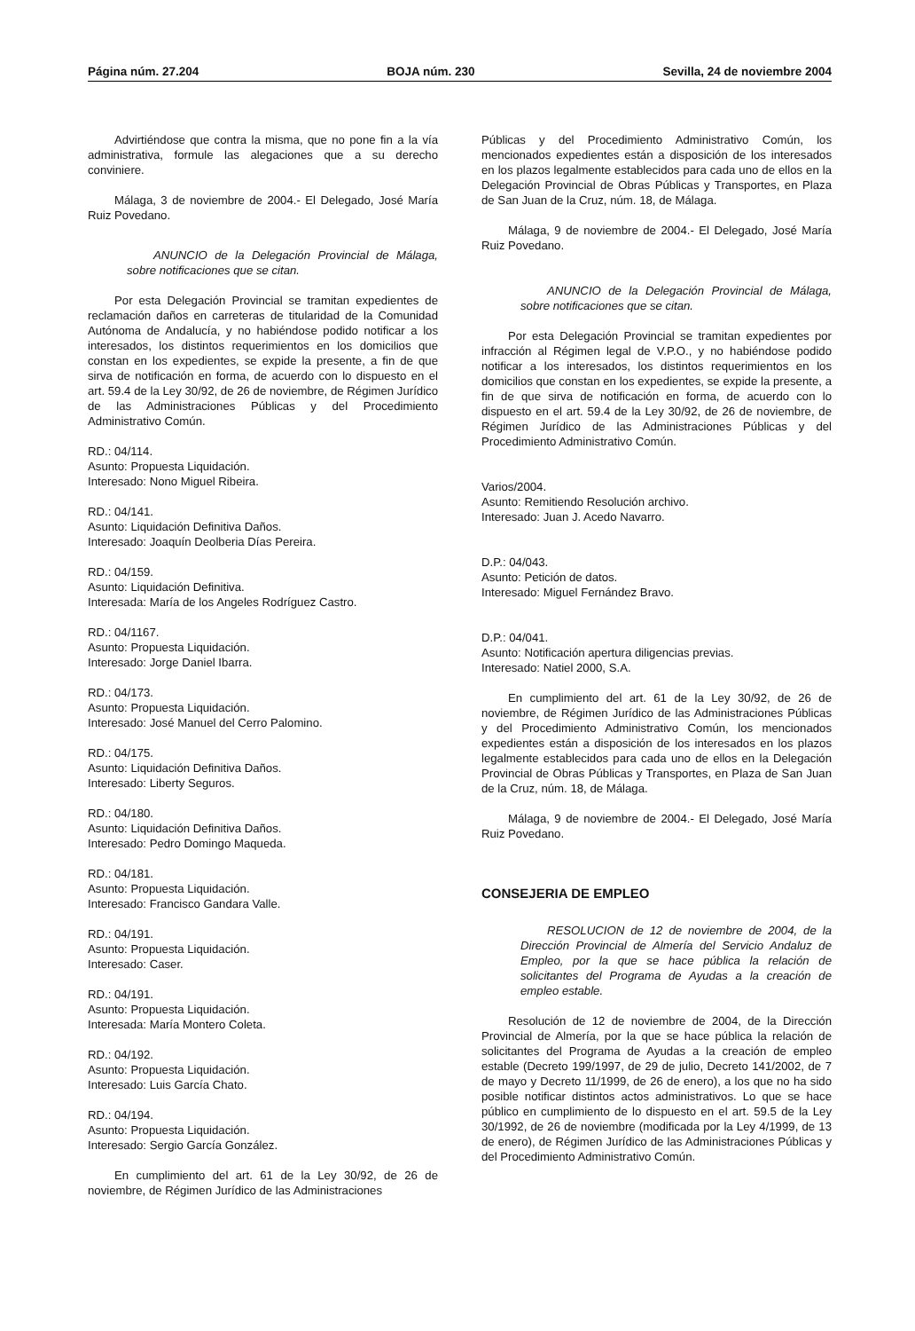Página núm. 27.204 BOJA núm. 230 Sevilla, 24 de noviembre 2004
Advirtiéndose que contra la misma, que no pone fin a la vía administrativa, formule las alegaciones que a su derecho conviniere.
Málaga, 3 de noviembre de 2004.- El Delegado, José María Ruiz Povedano.
ANUNCIO de la Delegación Provincial de Málaga, sobre notificaciones que se citan.
Por esta Delegación Provincial se tramitan expedientes de reclamación daños en carreteras de titularidad de la Comunidad Autónoma de Andalucía, y no habiéndose podido notificar a los interesados, los distintos requerimientos en los domicilios que constan en los expedientes, se expide la presente, a fin de que sirva de notificación en forma, de acuerdo con lo dispuesto en el art. 59.4 de la Ley 30/92, de 26 de noviembre, de Régimen Jurídico de las Administraciones Públicas y del Procedimiento Administrativo Común.
RD.: 04/114.
Asunto: Propuesta Liquidación.
Interesado: Nono Miguel Ribeira.
RD.: 04/141.
Asunto: Liquidación Definitiva Daños.
Interesado: Joaquín Deolberia Días Pereira.
RD.: 04/159.
Asunto: Liquidación Definitiva.
Interesada: María de los Angeles Rodríguez Castro.
RD.: 04/1167.
Asunto: Propuesta Liquidación.
Interesado: Jorge Daniel Ibarra.
RD.: 04/173.
Asunto: Propuesta Liquidación.
Interesado: José Manuel del Cerro Palomino.
RD.: 04/175.
Asunto: Liquidación Definitiva Daños.
Interesado: Liberty Seguros.
RD.: 04/180.
Asunto: Liquidación Definitiva Daños.
Interesado: Pedro Domingo Maqueda.
RD.: 04/181.
Asunto: Propuesta Liquidación.
Interesado: Francisco Gandara Valle.
RD.: 04/191.
Asunto: Propuesta Liquidación.
Interesado: Caser.
RD.: 04/191.
Asunto: Propuesta Liquidación.
Interesada: María Montero Coleta.
RD.: 04/192.
Asunto: Propuesta Liquidación.
Interesado: Luis García Chato.
RD.: 04/194.
Asunto: Propuesta Liquidación.
Interesado: Sergio García González.
En cumplimiento del art. 61 de la Ley 30/92, de 26 de noviembre, de Régimen Jurídico de las Administraciones
Públicas y del Procedimiento Administrativo Común, los mencionados expedientes están a disposición de los interesados en los plazos legalmente establecidos para cada uno de ellos en la Delegación Provincial de Obras Públicas y Transportes, en Plaza de San Juan de la Cruz, núm. 18, de Málaga.
Málaga, 9 de noviembre de 2004.- El Delegado, José María Ruiz Povedano.
ANUNCIO de la Delegación Provincial de Málaga, sobre notificaciones que se citan.
Por esta Delegación Provincial se tramitan expedientes por infracción al Régimen legal de V.P.O., y no habiéndose podido notificar a los interesados, los distintos requerimientos en los domicilios que constan en los expedientes, se expide la presente, a fin de que sirva de notificación en forma, de acuerdo con lo dispuesto en el art. 59.4 de la Ley 30/92, de 26 de noviembre, de Régimen Jurídico de las Administraciones Públicas y del Procedimiento Administrativo Común.
Varios/2004.
Asunto: Remitiendo Resolución archivo.
Interesado: Juan J. Acedo Navarro.
D.P.: 04/043.
Asunto: Petición de datos.
Interesado: Miguel Fernández Bravo.
D.P.: 04/041.
Asunto: Notificación apertura diligencias previas.
Interesado: Natiel 2000, S.A.
En cumplimiento del art. 61 de la Ley 30/92, de 26 de noviembre, de Régimen Jurídico de las Administraciones Públicas y del Procedimiento Administrativo Común, los mencionados expedientes están a disposición de los interesados en los plazos legalmente establecidos para cada uno de ellos en la Delegación Provincial de Obras Públicas y Transportes, en Plaza de San Juan de la Cruz, núm. 18, de Málaga.
Málaga, 9 de noviembre de 2004.- El Delegado, José María Ruiz Povedano.
CONSEJERIA DE EMPLEO
RESOLUCION de 12 de noviembre de 2004, de la Dirección Provincial de Almería del Servicio Andaluz de Empleo, por la que se hace pública la relación de solicitantes del Programa de Ayudas a la creación de empleo estable.
Resolución de 12 de noviembre de 2004, de la Dirección Provincial de Almería, por la que se hace pública la relación de solicitantes del Programa de Ayudas a la creación de empleo estable (Decreto 199/1997, de 29 de julio, Decreto 141/2002, de 7 de mayo y Decreto 11/1999, de 26 de enero), a los que no ha sido posible notificar distintos actos administrativos. Lo que se hace público en cumplimiento de lo dispuesto en el art. 59.5 de la Ley 30/1992, de 26 de noviembre (modificada por la Ley 4/1999, de 13 de enero), de Régimen Jurídico de las Administraciones Públicas y del Procedimiento Administrativo Común.